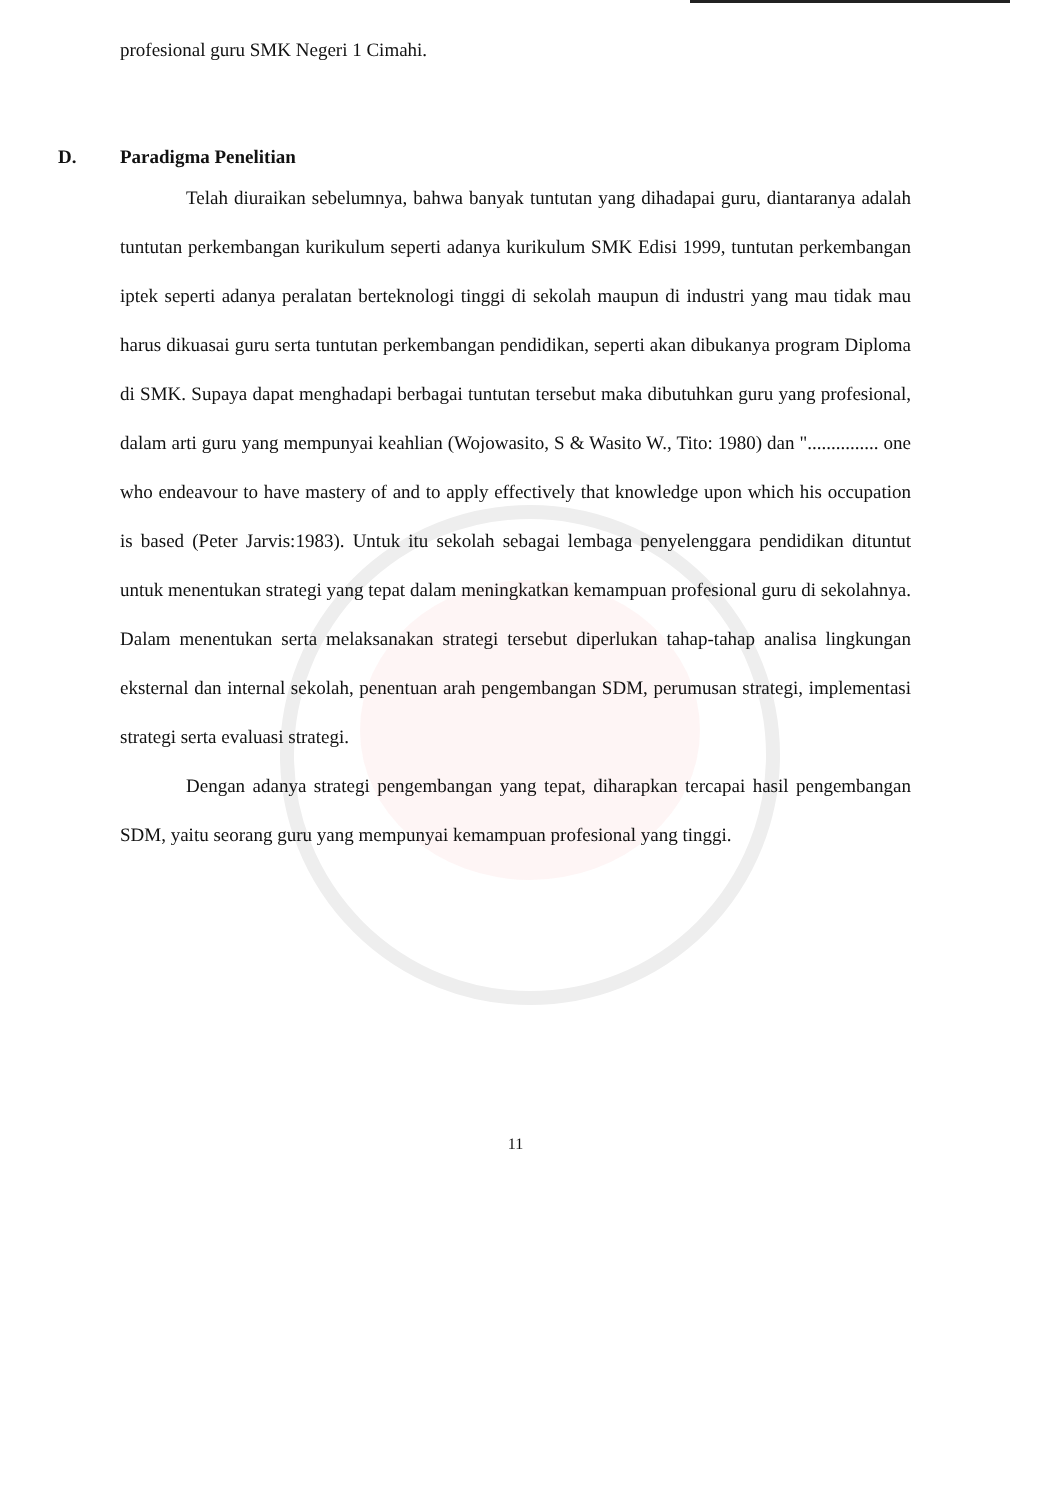profesional guru SMK Negeri 1 Cimahi.
D. Paradigma Penelitian
Telah diuraikan sebelumnya, bahwa banyak tuntutan yang dihadapai guru, diantaranya adalah tuntutan perkembangan kurikulum seperti adanya kurikulum SMK Edisi 1999, tuntutan perkembangan iptek seperti adanya peralatan berteknologi tinggi di sekolah maupun di industri yang mau tidak mau harus dikuasai guru serta tuntutan perkembangan pendidikan, seperti akan dibukanya program Diploma di SMK. Supaya dapat menghadapi berbagai tuntutan tersebut maka dibutuhkan guru yang profesional, dalam arti guru yang mempunyai keahlian (Wojowasito, S & Wasito W., Tito: 1980) dan "............... one who endeavour to have mastery of and to apply effectively that knowledge upon which his occupation is based (Peter Jarvis:1983). Untuk itu sekolah sebagai lembaga penyelenggara pendidikan dituntut untuk menentukan strategi yang tepat dalam meningkatkan kemampuan profesional guru di sekolahnya. Dalam menentukan serta melaksanakan strategi tersebut diperlukan tahap-tahap analisa lingkungan eksternal dan internal sekolah, penentuan arah pengembangan SDM, perumusan strategi, implementasi strategi serta evaluasi strategi.
Dengan adanya strategi pengembangan yang tepat, diharapkan tercapai hasil pengembangan SDM, yaitu seorang guru yang mempunyai kemampuan profesional yang tinggi.
11